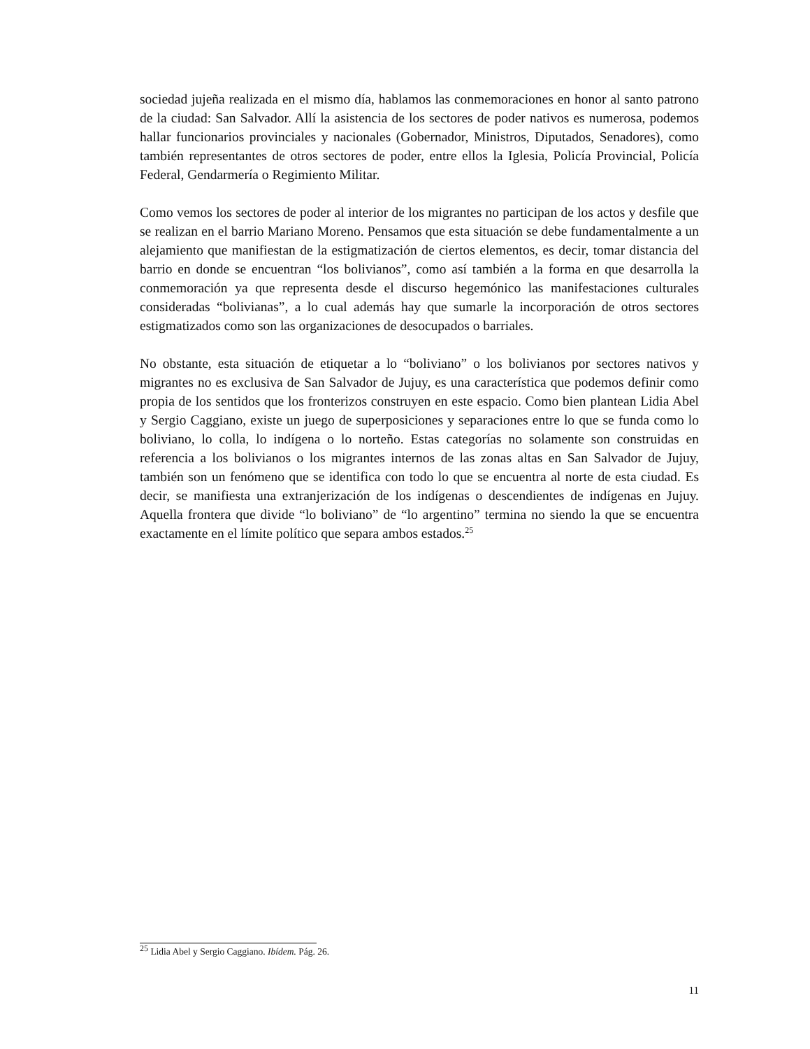sociedad jujeña realizada en el mismo día, hablamos las conmemoraciones en honor al santo patrono de la ciudad: San Salvador. Allí la asistencia de los sectores de poder nativos es numerosa, podemos hallar funcionarios provinciales y nacionales (Gobernador, Ministros, Diputados, Senadores), como también representantes de otros sectores de poder, entre ellos la Iglesia, Policía Provincial, Policía Federal, Gendarmería o Regimiento Militar.
Como vemos los sectores de poder al interior de los migrantes no participan de los actos y desfile que se realizan en el barrio Mariano Moreno. Pensamos que esta situación se debe fundamentalmente a un alejamiento que manifiestan de la estigmatización de ciertos elementos, es decir, tomar distancia del barrio en donde se encuentran “los bolivianos”, como así también a la forma en que desarrolla la conmemoración ya que representa desde el discurso hegemónico las manifestaciones culturales consideradas “bolivianas”, a lo cual además hay que sumarle la incorporación de otros sectores estigmatizados como son las organizaciones de desocupados o barriales.
No obstante, esta situación de etiquetar a lo “boliviano” o los bolivianos por sectores nativos y migrantes no es exclusiva de San Salvador de Jujuy, es una característica que podemos definir como propia de los sentidos que los fronterizos construyen en este espacio. Como bien plantean Lidia Abel y Sergio Caggiano, existe un juego de superposiciones y separaciones entre lo que se funda como lo boliviano, lo colla, lo indígena o lo norteño. Estas categorías no solamente son construidas en referencia a los bolivianos o los migrantes internos de las zonas altas en San Salvador de Jujuy, también son un fenómeno que se identifica con todo lo que se encuentra al norte de esta ciudad. Es decir, se manifiesta una extranjerización de los indígenas o descendientes de indígenas en Jujuy. Aquella frontera que divide “lo boliviano” de “lo argentino” termina no siendo la que se encuentra exactamente en el límite político que separa ambos estados.<sup>25</sup>
<sup>25</sup> Lidia Abel y Sergio Caggiano. Ibídem. Pág. 26.
11